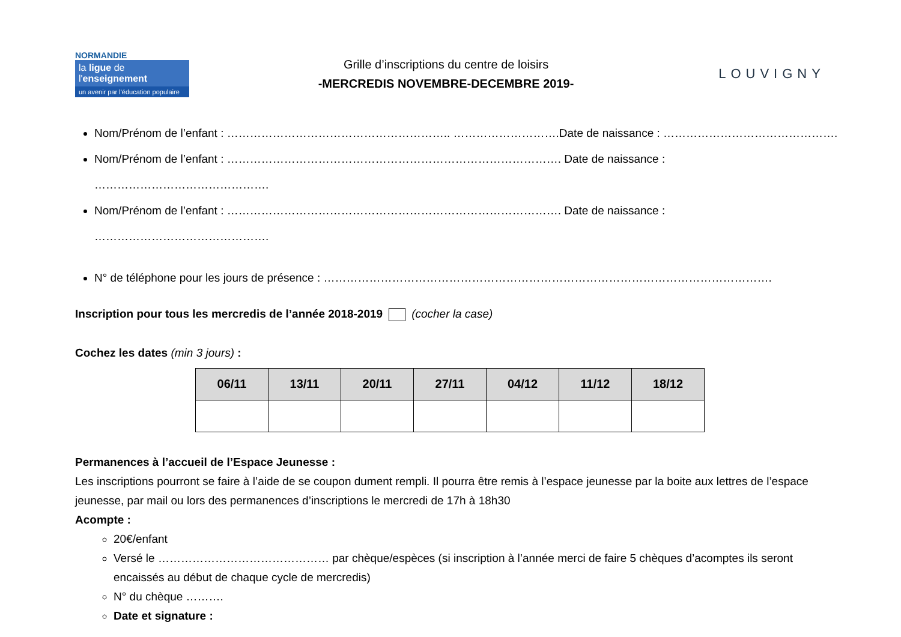NORMANDIE
la ligue de
l'enseignement
un avenir par l'éducation populaire
Grille d’inscriptions du centre de loisirs
-MERCREDIS NOVEMBRE-DECEMBRE 2019-
LOUVIGNY
Nom/Prénom de l’enfant : ………………………………………………….. ……………………….Date de naissance : ……………………………………….
Nom/Prénom de l’enfant : ……………………………………………………………………………. Date de naissance : ……………………………………….
Nom/Prénom de l’enfant : ……………………………………………………………………………. Date de naissance : ……………………………………….
N° de téléphone pour les jours de présence : ……………………………………………………………………………………………………….
Inscription pour tous les mercredis de l’année 2018-2019 (cocher la case)
Cochez les dates (min 3 jours) :
| 06/11 | 13/11 | 20/11 | 27/11 | 04/12 | 11/12 | 18/12 |
| --- | --- | --- | --- | --- | --- | --- |
Permanences à l’accueil de l’Espace Jeunesse :
Les inscriptions pourront se faire à l’aide de se coupon dument rempli. Il pourra être remis à l’espace jeunesse par la boite aux lettres de l’espace jeunesse, par mail ou lors des permanences d’inscriptions le mercredi de 17h à 18h30
Acompte :
20€/enfant
Versé le ……………………………………… par chèque/espèces (si inscription à l’année merci de faire 5 chèques d’acomptes ils seront encaissés au début de chaque cycle de mercredis)
N° du chèque ……….
Date et signature :